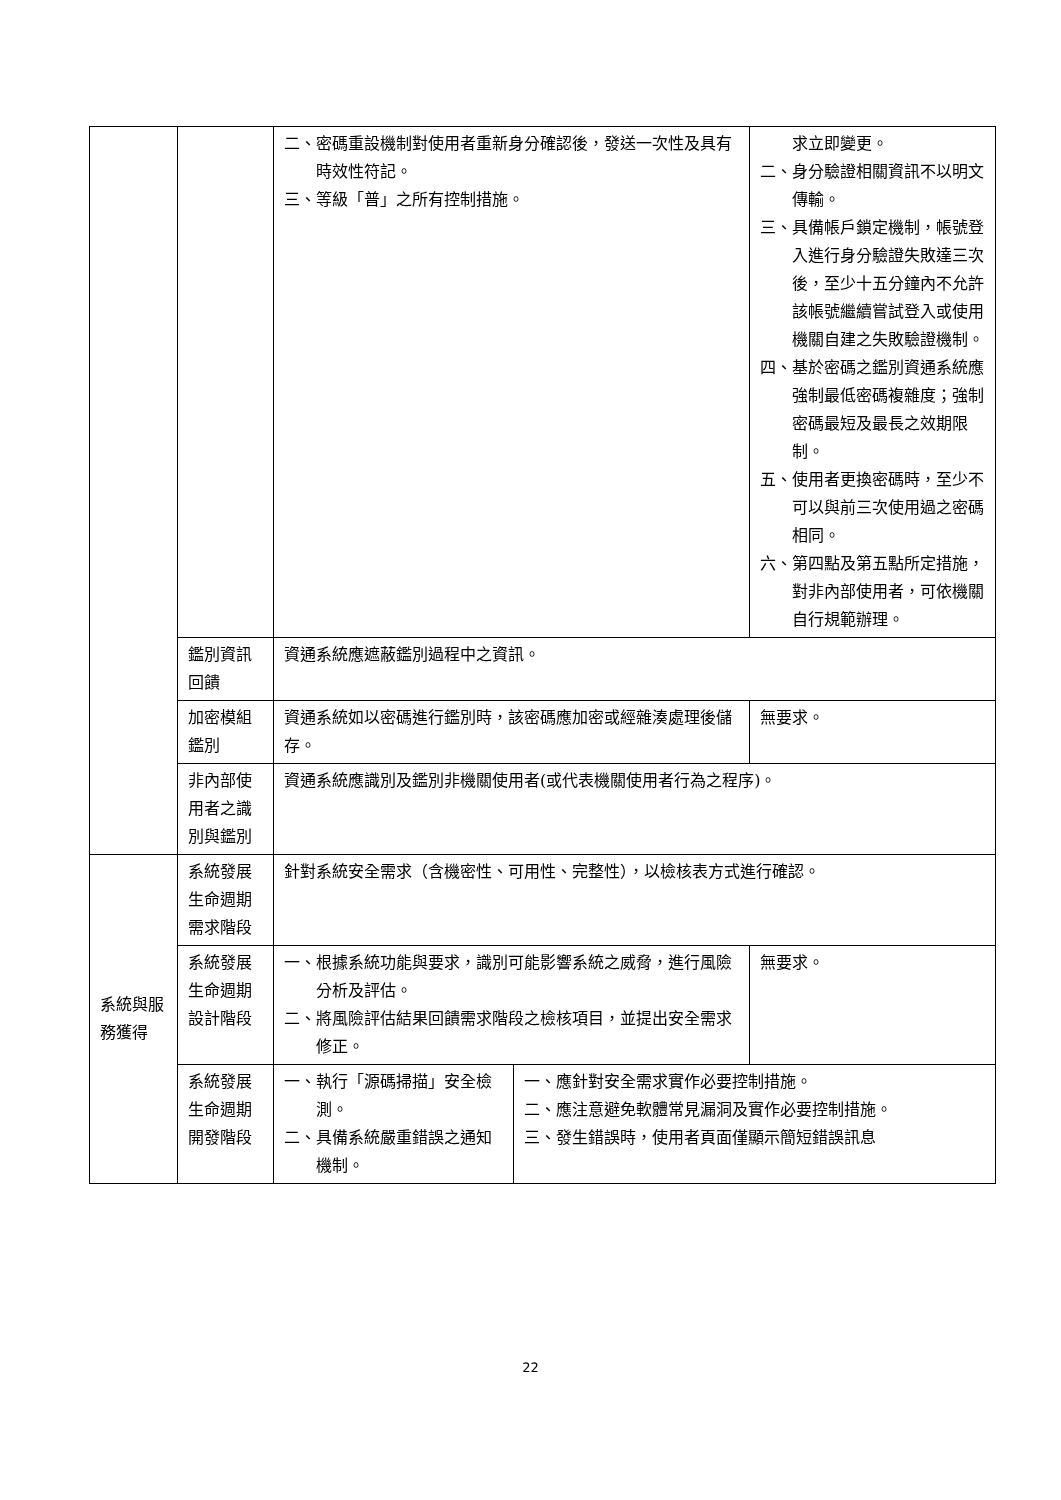| | | 二、密碼重設機制對使用者重新身分確認後，發送一次性及具有時效性符記。 三、等級「普」之所有控制措施。 | | 求立即變更。 二、身分驗證相關資訊不以明文傳輸。 三、具備帳戶鎖定機制，帳號登入進行身分驗證失敗達三次後，至少十五分鐘內不允許該帳號繼續嘗試登入或使用機關自建之失敗驗證機制。 四、基於密碼之鑑別資通系統應強制最低密碼複雜度；強制密碼最短及最長之效期限制。 五、使用者更換密碼時，至少不可以與前三次使用過之密碼相同。 六、第四點及第五點所定措施，對非內部使用者，可依機關自行規範辦理。 |
| | 鑑別資訊回饋 | 資通系統應遮蔽鑑別過程中之資訊。 | | |
| | 加密模組鑑別 | 資通系統如以密碼進行鑑別時，該密碼應加密或經雜湊處理後儲存。 | | 無要求。 |
| | 非內部使用者之識別與鑑別 | 資通系統應識別及鑑別非機關使用者(或代表機關使用者行為之程序)。 | | |
| 系統與服務獲得 | 系統發展生命週期需求階段 | 針對系統安全需求（含機密性、可用性、完整性），以檢核表方式進行確認。 | | |
| | 系統發展生命週期設計階段 | 一、根據系統功能與要求，識別可能影響系統之威脅，進行風險分析及評估。 二、將風險評估結果回饋需求階段之檢核項目，並提出安全需求修正。 | | 無要求。 |
| | 系統發展生命週期開發階段 | 一、執行「源碼掃描」安全檢測。 二、具備系統嚴重錯誤之通知機制。 | 一、應針對安全需求實作必要控制措施。 二、應注意避免軟體常見漏洞及實作必要控制措施。 三、發生錯誤時，使用者頁面僅顯示簡短錯誤訊息 | |
22